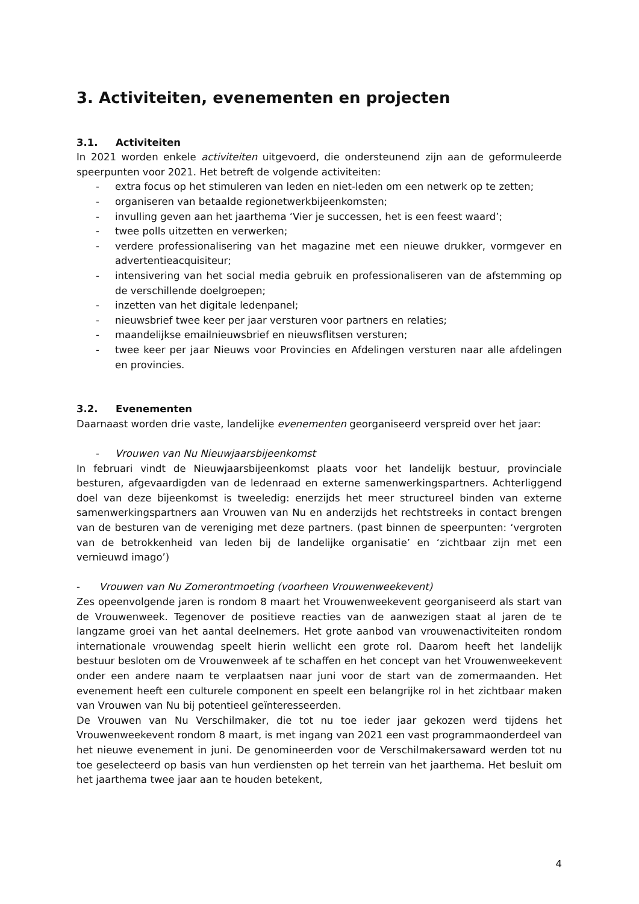3. Activiteiten, evenementen en projecten
3.1. Activiteiten
In 2021 worden enkele activiteiten uitgevoerd, die ondersteunend zijn aan de geformuleerde speerpunten voor 2021. Het betreft de volgende activiteiten:
- extra focus op het stimuleren van leden en niet-leden om een netwerk op te zetten;
- organiseren van betaalde regionetwerkbijeenkomsten;
- invulling geven aan het jaarthema ‘Vier je successen, het is een feest waard’;
- twee polls uitzetten en verwerken;
- verdere professionalisering van het magazine met een nieuwe drukker, vormgever en advertentieacquisiteur;
- intensivering van het social media gebruik en professionaliseren van de afstemming op de verschillende doelgroepen;
- inzetten van het digitale ledenpanel;
- nieuwsbrief twee keer per jaar versturen voor partners en relaties;
- maandelijkse emailnieuwsbrief en nieuwsflitsen versturen;
- twee keer per jaar Nieuws voor Provincies en Afdelingen versturen naar alle afdelingen en provincies.
3.2. Evenementen
Daarnaast worden drie vaste, landelijke evenementen georganiseerd verspreid over het jaar:
- Vrouwen van Nu Nieuwjaarsbijeenkomst
In februari vindt de Nieuwjaarsbijeenkomst plaats voor het landelijk bestuur, provinciale besturen, afgevaardigden van de ledenraad en externe samenwerkingspartners. Achterliggend doel van deze bijeenkomst is tweeledig: enerzijds het meer structureel binden van externe samenwerkingspartners aan Vrouwen van Nu en anderzijds het rechtstreeks in contact brengen van de besturen van de vereniging met deze partners. (past binnen de speerpunten: ‘vergroten van de betrokkenheid van leden bij de landelijke organisatie’ en ‘zichtbaar zijn met een vernieuwd imago’)
- Vrouwen van Nu Zomerontmoeting (voorheen Vrouwenweekevent)
Zes opeenvolgende jaren is rondom 8 maart het Vrouwenweekevent georganiseerd als start van de Vrouwenweek. Tegenover de positieve reacties van de aanwezigen staat al jaren de te langzame groei van het aantal deelnemers. Het grote aanbod van vrouwenactiviteiten rondom internationale vrouwendag speelt hierin wellicht een grote rol. Daarom heeft het landelijk bestuur besloten om de Vrouwenweek af te schaffen en het concept van het Vrouwenweekevent onder een andere naam te verplaatsen naar juni voor de start van de zomermaanden. Het evenement heeft een culturele component en speelt een belangrijke rol in het zichtbaar maken van Vrouwen van Nu bij potentieel geïnteresseerden.
De Vrouwen van Nu Verschilmaker, die tot nu toe ieder jaar gekozen werd tijdens het Vrouwenweekevent rondom 8 maart, is met ingang van 2021 een vast programmaonderdeel van het nieuwe evenement in juni. De genomineerden voor de Verschilmakersaward werden tot nu toe geselecteerd op basis van hun verdiensten op het terrein van het jaarthema. Het besluit om het jaarthema twee jaar aan te houden betekent,
4